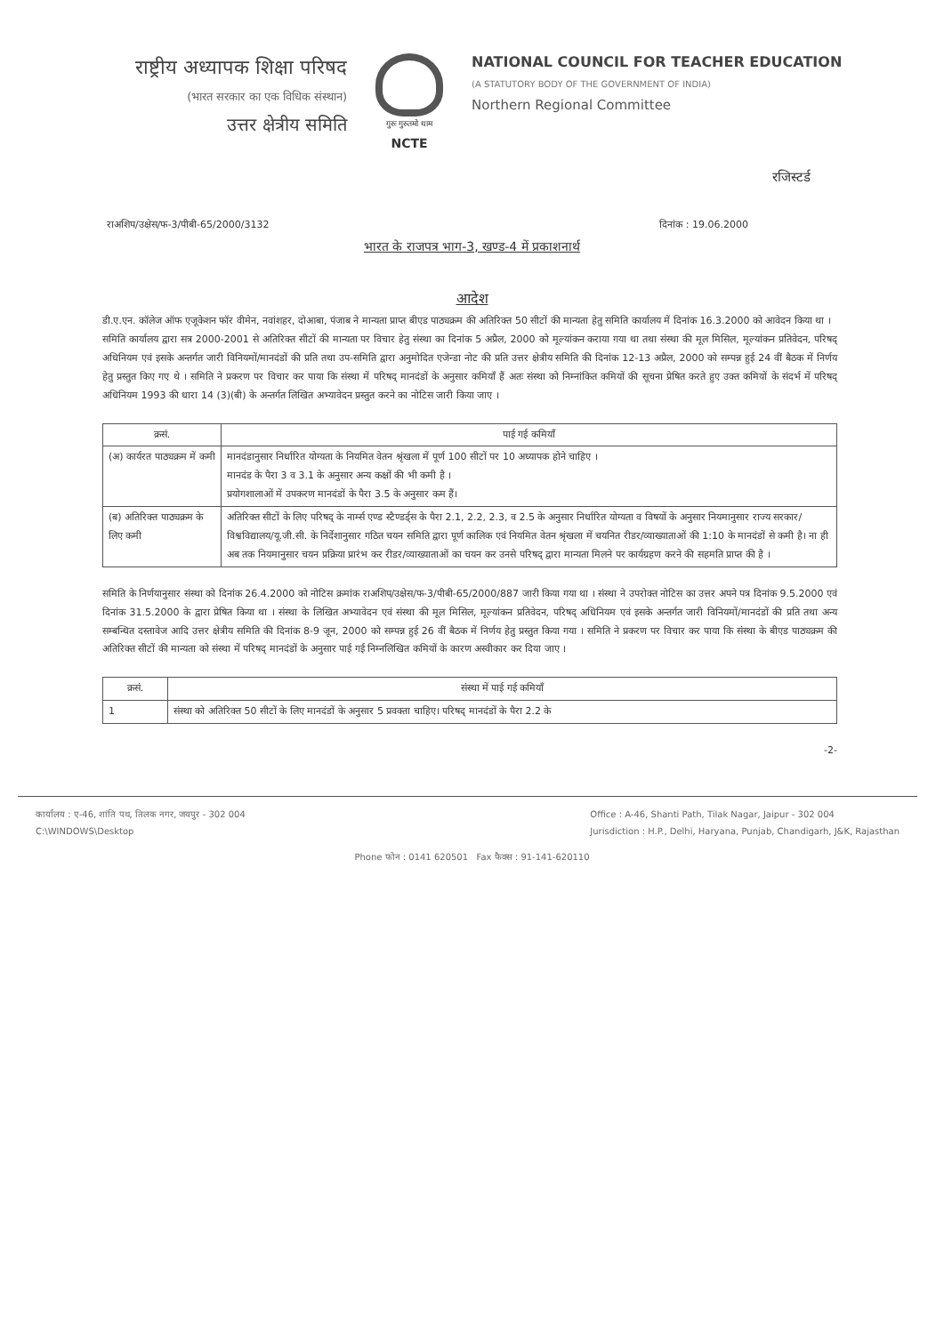राष्ट्रीय अध्यापक शिक्षा परिषद
(भारत सरकार का एक विधिक संस्थान)
उत्तर क्षेत्रीय समिति
गुरुः गुरुतमो धाम
NCTE
NATIONAL COUNCIL FOR TEACHER EDUCATION
(A STATUTORY BODY OF THE GOVERNMENT OF INDIA)
Northern Regional Committee
रजिस्टर्ड
राअशिप/उक्षेस/फ-3/पीबी-65/2000/3132 दिनांक : 19.06.2000
भारत के राजपत्र भाग-3, खण्ड-4 में प्रकाशनार्थ
आदेश
डी.ए.एन. कॉलेज ऑफ एजूकेशन फॉर वीमेन, नवांशहर, दोआबा, पंजाब ने मान्यता प्राप्त बीएड पाठ्यक्रम की अतिरिक्त 50 सीटों की मान्यता हेतु समिति कार्यालय में दिनांक 16.3.2000 को आवेदन किया था ।
समिति कार्यालय द्वारा सत्र 2000-2001 से अतिरिक्त सीटों की मान्यता पर विचार हेतु संस्था का दिनांक 5 अप्रैल, 2000 को मूल्यांकन कराया गया था तथा संस्था की मूल मिसिल, मूल्यांकन प्रतिवेदन, परिषद् अधिनियम एवं इसके अन्तर्गत जारी विनियमों/मानदंडों की प्रति तथा उप-समिति द्वारा अनुमोदित एजेन्डा नोट की प्रति उत्तर क्षेत्रीय समिति की दिनांक 12-13 अप्रैल, 2000 को सम्पन्न हुई 24 वीं बैठक में निर्णय हेतु प्रस्तुत किए गए थे । समिति ने प्रकरण पर विचार कर पाया कि संस्था में परिषद् मानदंडों के अनुसार कमियाँ हैं अतः संस्था को निम्नांकित कमियों की सूचना प्रेषित करते हुए उक्त कमियों के संदर्भ में परिषद् अधिनियम 1993 की धारा 14 (3)(बी) के अन्तर्गत लिखित अभ्यावेदन प्रस्तुत करने का नोटिस जारी किया जाए ।
| क्रसं. | पाई गई कमियाँ |
| --- | --- |
| (अ) कार्यरत पाठ्यक्रम में कमी | मानदंडानुसार निर्धारित योग्यता के नियमित वेतन श्रृंखला में पूर्ण 100 सीटों पर 10 अध्यापक होने चाहिए । मानदंड के पैरा 3 व 3.1 के अनुसार अन्य कक्षों की भी कमी है । प्रयोगशालाओं में उपकरण मानदंडों के पैरा 3.5 के अनुसार कम हैं। |
| (ब) अतिरिक्त पाठ्यक्रम के लिए कमी | अतिरिक्त सीटों के लिए परिषद् के नार्म्स एण्ड स्टैण्डर्ड्स के पैरा 2.1, 2.2, 2.3, व 2.5 के अनुसार निर्धारित योग्यता व विषयों के अनुसार नियमानुसार राज्य सरकार/विश्वविद्यालय/यू.जी.सी. के निर्देशानुसार गठित चयन समिति द्वारा पूर्ण कालिक एवं नियमित वेतन श्रृंखला में चयनित रीडर/व्याख्याताओं की 1:10 के मानदंडों से कमी है। ना ही अब तक नियमानुसार चयन प्रक्रिया प्रारंभ कर रीडर/व्याख्याताओं का चयन कर उनसे परिषद् द्वारा मान्यता मिलने पर कार्यग्रहण करने की सहमति प्राप्त की है । |
समिति के निर्णयानुसार संस्था को दिनांक 26.4.2000 को नोटिस क्रमांक राअशिप/उक्षेस/फ-3/पीबी-65/2000/887 जारी किया गया था । संस्था ने उपरोक्त नोटिस का उत्तर अपने पत्र दिनांक 9.5.2000 एवं दिनांक 31.5.2000 के द्वारा प्रेषित किया था । संस्था के लिखित अभ्यावेदन एवं संस्था की मूल मिसिल, मूल्यांकन प्रतिवेदन, परिषद् अधिनियम एवं इसके अन्तर्गत जारी विनियमों/मानदंडों की प्रति तथा अन्य सम्बन्धित दस्तावेज आदि उत्तर क्षेत्रीय समिति की दिनांक 8-9 जून, 2000 को सम्पन्न हुई 26 वीं बैठक में निर्णय हेतु प्रस्तुत किया गया । समिति ने प्रकरण पर विचार कर पाया कि संस्था के बीएड पाठ्यक्रम की अतिरिक्त सीटों की मान्यता को संस्था में परिषद् मानदंडों के अनुसार पाई गई निम्नलिखित कमियों के कारण अस्वीकार कर दिया जाए ।
| क्रसं. | संस्था में पाई गई कमियाँ |
| --- | --- |
| 1 | संस्था को अतिरिक्त 50 सीटों के लिए मानदंडों के अनुसार 5 प्रवक्ता चाहिए। परिषद् मानदंडों के पैरा 2.2 के |
-2-
कार्यालय : ए-46, शांति पथ, तिलक नगर, जयपुर - 302 004
C:\WINDOWS\Desktop
Office : A-46, Shanti Path, Tilak Nagar, Jaipur - 302 004
Jurisdiction : H.P., Delhi, Haryana, Punjab, Chandigarh, J&K, Rajasthan
Phone फोन : 0141 620501 Fax फैक्स : 91-141-620110